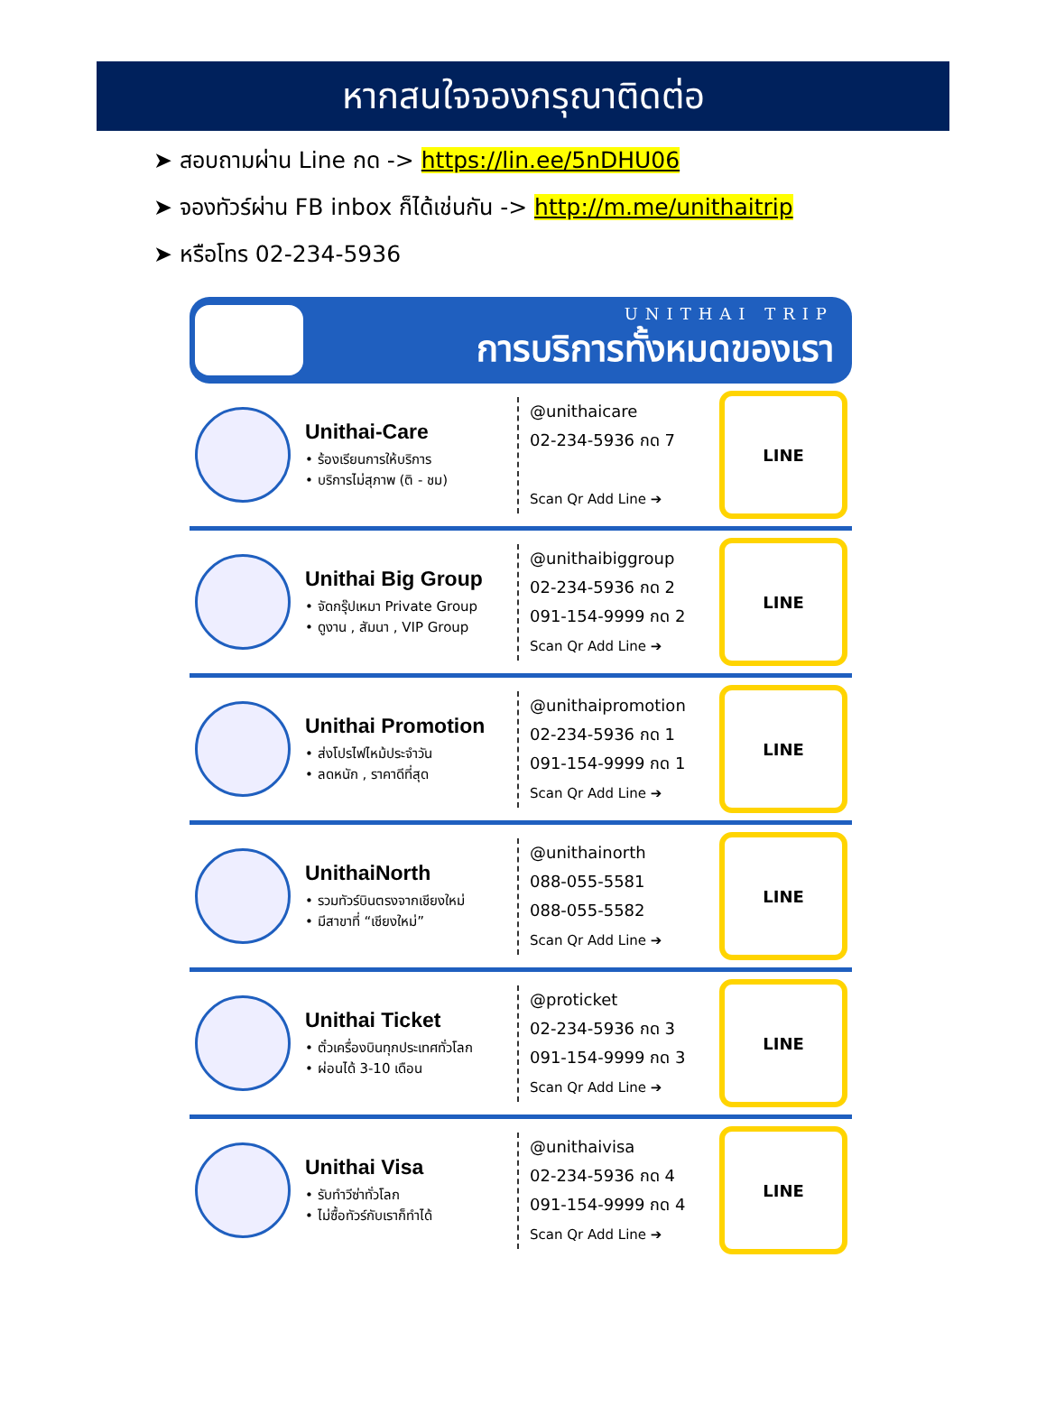หากสนใจจองกรุณาติดต่อ
➤ สอบถามผ่าน Line กด -> https://lin.ee/5nDHU06
➤ จองทัวร์ผ่าน FB inbox ก็ได้เช่นกัน -> http://m.me/unithaitrip
➤ หรือโทร 02-234-5936
UNITHAI TRIP
การบริการทั้งหมดของเรา
Unithai-Care
• ร้องเรียนการให้บริการ
• บริการไม่สุภาพ (ติ - ชม)
@unithaicare
02-234-5936 กด 7
Scan Qr Add Line ➔
LINE
Unithai Big Group
• จัดกรุ๊ปเหมา Private Group
• ดูงาน , สัมนา , VIP Group
@unithaibiggroup
02-234-5936 กด 2
091-154-9999 กด 2
Scan Qr Add Line ➔
LINE
Unithai Promotion
• ส่งโปรไฟไหม้ประจำวัน
• ลดหนัก , ราคาดีที่สุด
@unithaipromotion
02-234-5936 กด 1
091-154-9999 กด 1
Scan Qr Add Line ➔
LINE
UnithaiNorth
• รวมทัวร์บินตรงจากเชียงใหม่
• มีสาขาที่ “เชียงใหม่”
@unithainorth
088-055-5581
088-055-5582
Scan Qr Add Line ➔
LINE
Unithai Ticket
• ตั๋วเครื่องบินทุกประเทศทั่วโลก
• ผ่อนได้ 3-10 เดือน
@proticket
02-234-5936 กด 3
091-154-9999 กด 3
Scan Qr Add Line ➔
LINE
Unithai Visa
• รับทำวีซ่าทั่วโลก
• ไม่ซื้อทัวร์กับเราก็ทำได้
@unithaivisa
02-234-5936 กด 4
091-154-9999 กด 4
Scan Qr Add Line ➔
LINE